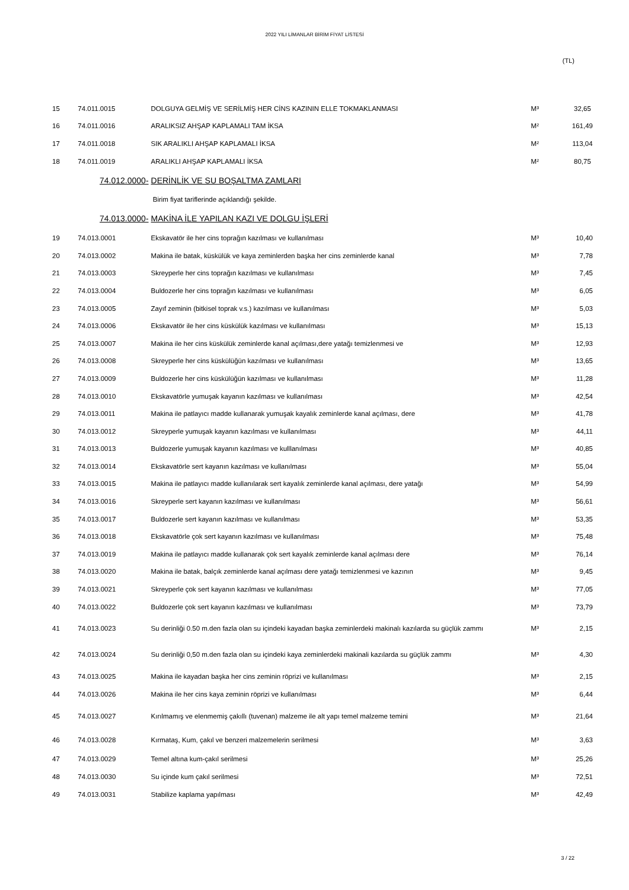2022 YILI LİMANLAR BİRİM FİYAT LİSTESİ
(TL)
| 15 | 74.011.0015 | DOLGUYA GELMİŞ VE SERİLMİŞ HER CİNS KAZININ ELLE TOKMAKLANMASI | M³ | 32,65 |
| 16 | 74.011.0016 | ARALIKSIZ AHŞAP KAPLAMALI TAM İKSA | M² | 161,49 |
| 17 | 74.011.0018 | SIK ARALIKLI AHŞAP KAPLAMALI İKSA | M² | 113,04 |
| 18 | 74.011.0019 | ARALIKLI AHŞAP KAPLAMALI İKSA | M² | 80,75 |
| | 74.012.0000- | DERİNLİK VE SU BOŞALTMA ZAMLARI | | |
| | | Birim fiyat tariflerinde açıklandığı şekilde. | | |
| | 74.013.0000- | MAKİNA İLE YAPILAN KAZI VE DOLGU İŞLERİ | | |
| 19 | 74.013.0001 | Ekskavatör ile her cins toprağın kazılması ve kullanılması | M³ | 10,40 |
| 20 | 74.013.0002 | Makina ile batak, küskülük ve kaya zeminlerden başka her cins zeminlerde kanal | M³ | 7,78 |
| 21 | 74.013.0003 | Skreyperle her cins toprağın kazılması ve kullanılması | M³ | 7,45 |
| 22 | 74.013.0004 | Buldozerle her cins toprağın kazılması ve kullanılması | M³ | 6,05 |
| 23 | 74.013.0005 | Zayıf zeminin (bitkisel toprak v.s.) kazılması ve kullanılması | M³ | 5,03 |
| 24 | 74.013.0006 | Ekskavatör ile her cins küskülük kazılması ve kullanılması | M³ | 15,13 |
| 25 | 74.013.0007 | Makina ile her cins küskülük zeminlerde kanal açılması,dere yatağı temizlenmesi ve | M³ | 12,93 |
| 26 | 74.013.0008 | Skreyperle her cins küskülüğün kazılması ve kullanılması | M³ | 13,65 |
| 27 | 74.013.0009 | Buldozerle her cins küskülüğün kazılması ve kullanılması | M³ | 11,28 |
| 28 | 74.013.0010 | Ekskavatörle yumuşak kayanın kazılması ve kullanılması | M³ | 42,54 |
| 29 | 74.013.0011 | Makina ile patlayıcı madde kullanarak yumuşak kayalık zeminlerde kanal açılması, dere | M³ | 41,78 |
| 30 | 74.013.0012 | Skreyperle yumuşak kayanın kazılması ve kullanılması | M³ | 44,11 |
| 31 | 74.013.0013 | Buldozerle yumuşak kayanın kazılması ve kulllanılması | M³ | 40,85 |
| 32 | 74.013.0014 | Ekskavatörle sert kayanın kazılması ve kullanılması | M³ | 55,04 |
| 33 | 74.013.0015 | Makina ile patlayıcı madde kullanılarak sert kayalık zeminlerde kanal açılması, dere yatağı | M³ | 54,99 |
| 34 | 74.013.0016 | Skreyperle sert kayanın kazılması ve kullanılması | M³ | 56,61 |
| 35 | 74.013.0017 | Buldozerle sert kayanın kazılması ve kullanılması | M³ | 53,35 |
| 36 | 74.013.0018 | Ekskavatörle çok sert kayanın kazılması ve kullanılması | M³ | 75,48 |
| 37 | 74.013.0019 | Makina ile patlayıcı madde kullanarak çok sert kayalık zeminlerde kanal açılması dere | M³ | 76,14 |
| 38 | 74.013.0020 | Makina ile batak, balçık zeminlerde kanal açılması dere yatağı temizlenmesi ve kazının | M³ | 9,45 |
| 39 | 74.013.0021 | Skreyperle çok sert kayanın kazılması ve kullanılması | M³ | 77,05 |
| 40 | 74.013.0022 | Buldozerle çok sert kayanın kazılması ve kullanılması | M³ | 73,79 |
| 41 | 74.013.0023 | Su derinliği 0.50 m.den fazla olan su içindeki kayadan başka zeminlerdeki makinalı kazılarda su güçlük zammı | M³ | 2,15 |
| 42 | 74.013.0024 | Su derinliği 0,50 m.den fazla olan su içindeki kaya zeminlerdeki makinali kazılarda su güçlük zammı | M³ | 4,30 |
| 43 | 74.013.0025 | Makina ile kayadan başka her cins zeminin röprizi ve kullanılması | M³ | 2,15 |
| 44 | 74.013.0026 | Makina ile her cins kaya zeminin röprizi ve kullanılması | M³ | 6,44 |
| 45 | 74.013.0027 | Kırılmamış ve elenmemiş çakıllı (tuvenan) malzeme ile alt yapı temel malzeme temini | M³ | 21,64 |
| 46 | 74.013.0028 | Kırmataş, Kum, çakıl ve benzeri malzemelerin serilmesi | M³ | 3,63 |
| 47 | 74.013.0029 | Temel altına kum-çakıl serilmesi | M³ | 25,26 |
| 48 | 74.013.0030 | Su içinde kum çakıl serilmesi | M³ | 72,51 |
| 49 | 74.013.0031 | Stabilize kaplama yapılması | M³ | 42,49 |
3 / 22